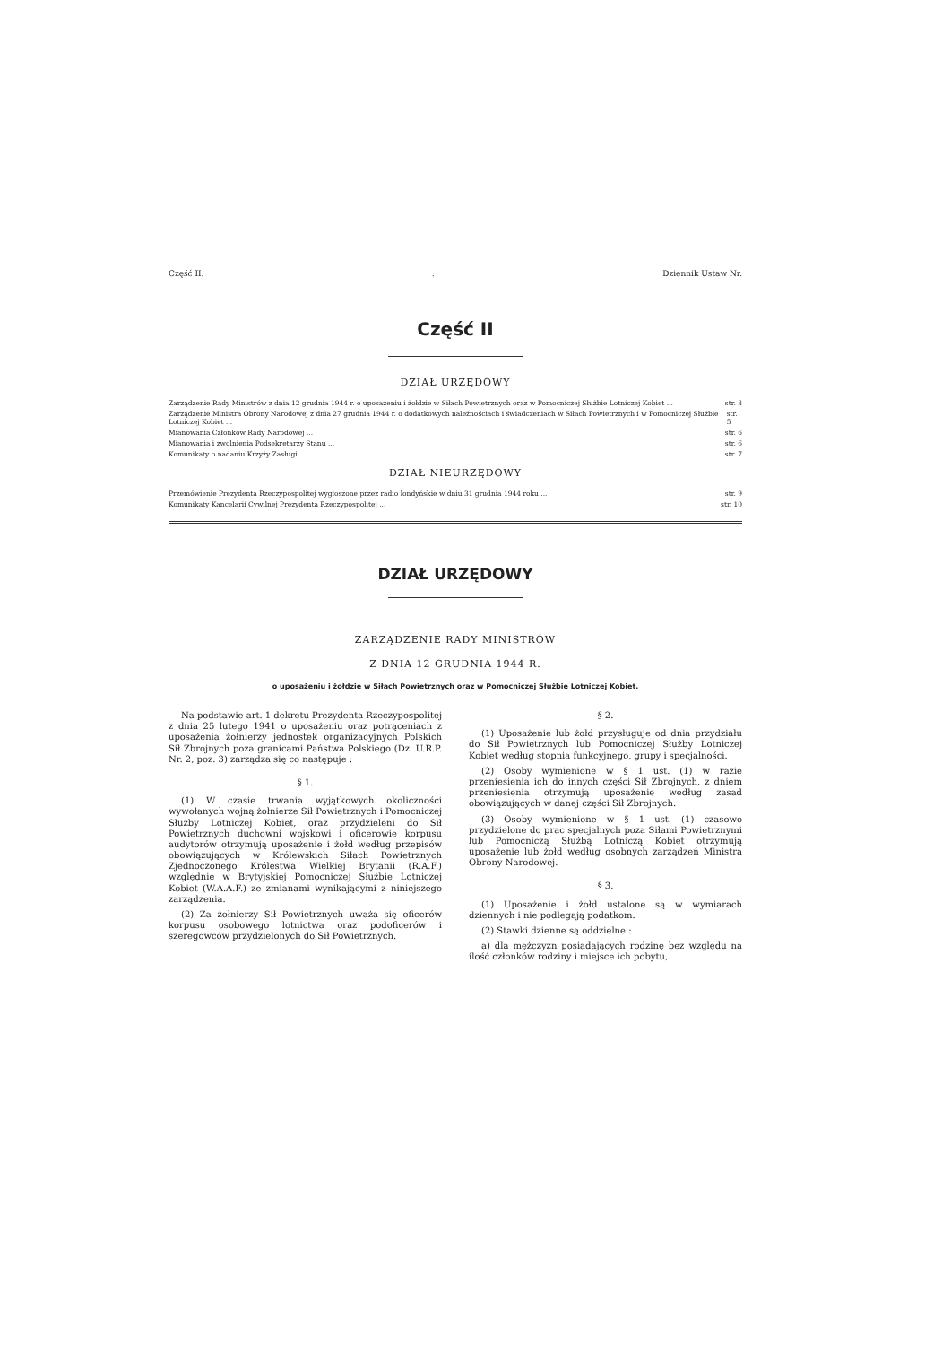Część II.: Dziennik Ustaw Nr.
Część II
DZIAŁ URZĘDOWY
Zarządzenie Rady Ministrów z dnia 12 grudnia 1944 r. o uposażeniu i żołdzie w Siłach Powietrznych oraz w Pomocniczej Służbie Lotniczej Kobiet ... str. 3
Zarządzenie Ministra Obrony Narodowej z dnia 27 grudnia 1944 r. o dodatkowych należnościach i świadczeniach w Siłach Powietrznych i w Pomocniczej Służbie Lotniczej Kobiet ... str. 5
Mianowania Członków Rady Narodowej ... str. 6
Mianowania i zwolnienia Podsekretarzy Stanu ... str. 6
Komunikaty o nadaniu Krzyży Zasługi ... str. 7
DZIAŁ NIEURZĘDOWY
Przemówienie Prezydenta Rzeczypospolitej wygłoszone przez radio londyńskie w dniu 31 grudnia 1944 roku ... str. 9
Komunikaty Kancelarii Cywilnej Prezydenta Rzeczypospolitej ... str. 10
DZIAŁ URZĘDOWY
ZARZĄDZENIE RADY MINISTRÓW
Z DNIA 12 GRUDNIA 1944 R.
o uposażeniu i żołdzie w Siłach Powietrznych oraz w Pomocniczej Służbie Lotniczej Kobiet.
Na podstawie art. 1 dekretu Prezydenta Rzeczypospolitej z dnia 25 lutego 1941 o uposażeniu oraz potrąceniach z uposażenia żołnierzy jednostek organizacyjnych Polskich Sił Zbrojnych poza granicami Państwa Polskiego (Dz. U.R.P. Nr. 2, poz. 3) zarządza się co następuje :
§ 1.
(1) W czasie trwania wyjątkowych okoliczności wywołanych wojną żołnierze Sił Powietrznych i Pomocniczej Służby Lotniczej Kobiet, oraz przydzieleni do Sił Powietrznych duchowni wojskowi i oficerowie korpusu audytorów otrzymują uposażenie i żołd według przepisów obowiązujących w Królewskich Siłach Powietrznych Zjednoczonego Królestwa Wielkiej Brytanii (R.A.F.) względnie w Brytyjskiej Pomocniczej Służbie Lotniczej Kobiet (W.A.A.F.) ze zmianami wynikającymi z niniejszego zarządzenia.
(2) Za żołnierzy Sił Powietrznych uważa się oficerów korpusu osobowego lotnictwa oraz podoficerów i szeregowców przydzielonych do Sił Powietrznych.
§ 2.
(1) Uposażenie lub żołd przysługuje od dnia przydziału do Sił Powietrznych lub Pomocniczej Służby Lotniczej Kobiet według stopnia funkcyjnego, grupy i specjalności.
(2) Osoby wymienione w § 1 ust. (1) w razie przeniesienia ich do innych części Sił Zbrojnych, z dniem przeniesienia otrzymują uposażenie według zasad obowiązujących w danej części Sił Zbrojnych.
(3) Osoby wymienione w § 1 ust. (1) czasowo przydzielone do prac specjalnych poza Siłami Powietrznymi lub Pomocniczą Służbą Lotniczą Kobiet otrzymują uposażenie lub żołd według osobnych zarządzeń Ministra Obrony Narodowej.
§ 3.
(1) Uposażenie i żołd ustalone są w wymiarach dziennych i nie podlegają podatkom.
(2) Stawki dzienne są oddzielne :
a) dla mężczyzn posiadających rodzinę bez względu na ilość członków rodziny i miejsce ich pobytu,